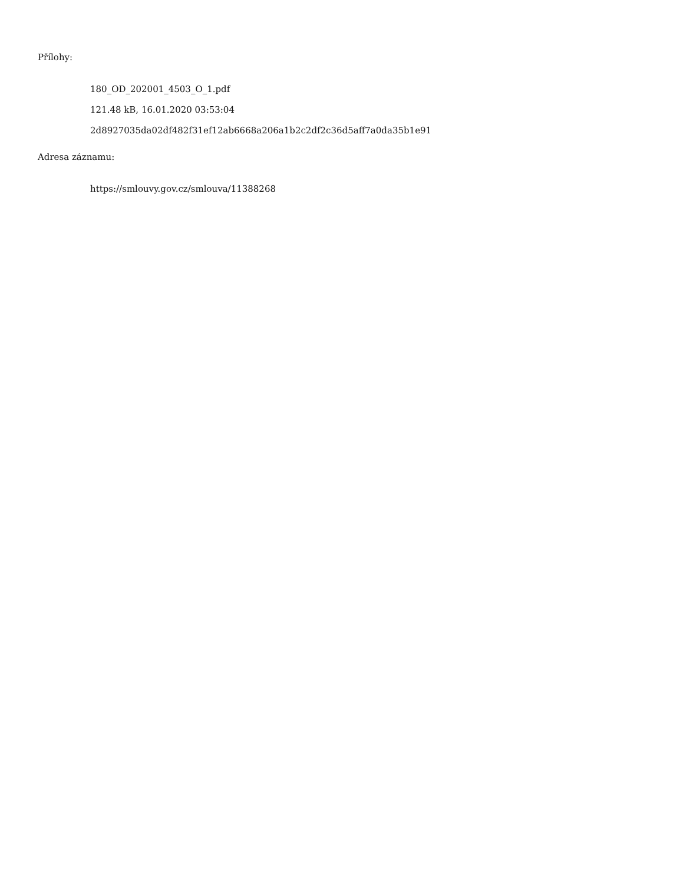Přílohy:
180_OD_202001_4503_O_1.pdf
121.48 kB, 16.01.2020 03:53:04
2d8927035da02df482f31ef12ab6668a206a1b2c2df2c36d5aff7a0da35b1e91
Adresa záznamu:
https://smlouvy.gov.cz/smlouva/11388268